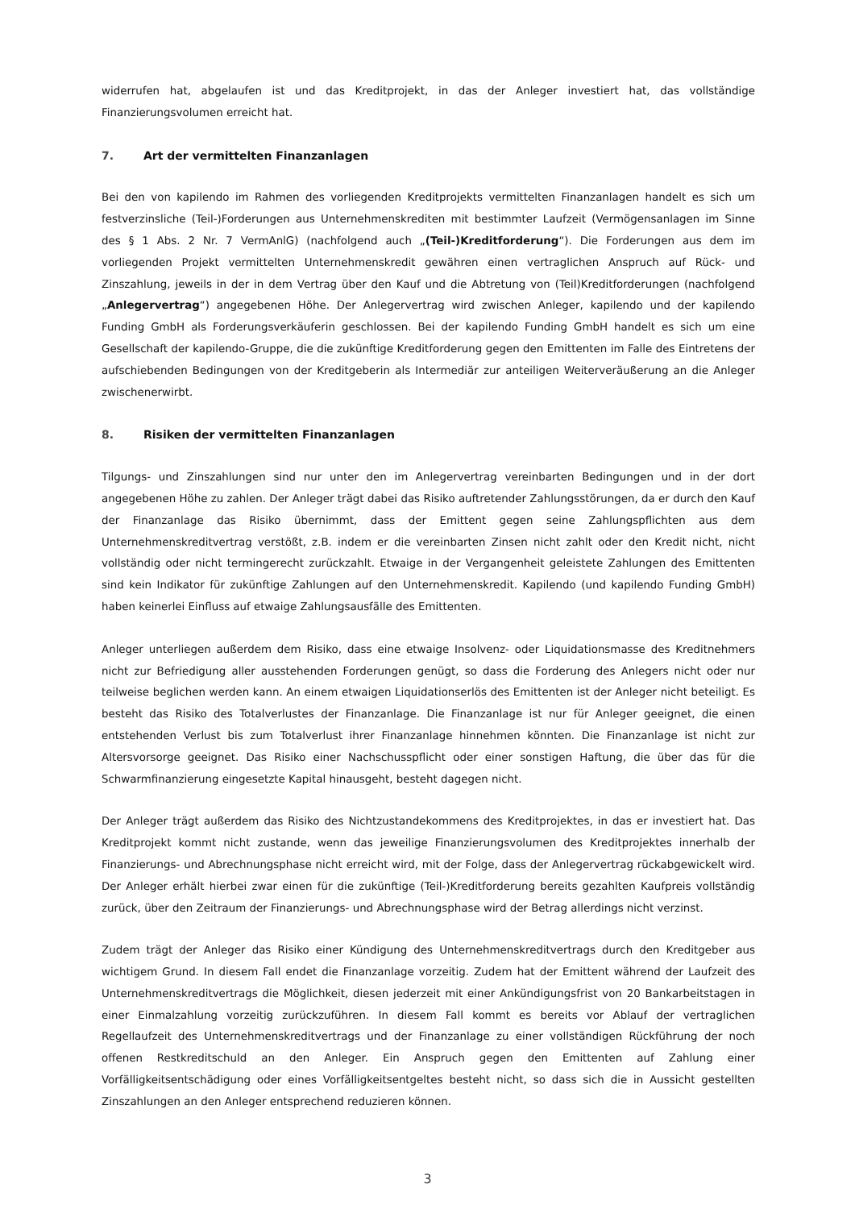widerrufen hat, abgelaufen ist und das Kreditprojekt, in das der Anleger investiert hat, das vollständige Finanzierungsvolumen erreicht hat.
7. Art der vermittelten Finanzanlagen
Bei den von kapilendo im Rahmen des vorliegenden Kreditprojekts vermittelten Finanzanlagen handelt es sich um festverzinsliche (Teil-)Forderungen aus Unternehmenskrediten mit bestimmter Laufzeit (Vermögensanlagen im Sinne des § 1 Abs. 2 Nr. 7 VermAnlG) (nachfolgend auch „(Teil-)Kreditforderung“). Die Forderungen aus dem im vorliegenden Projekt vermittelten Unternehmenskredit gewähren einen vertraglichen Anspruch auf Rück- und Zinszahlung, jeweils in der in dem Vertrag über den Kauf und die Abtretung von (Teil)Kreditforderungen (nachfolgend „Anlegervertrag“) angegebenen Höhe. Der Anlegervertrag wird zwischen Anleger, kapilendo und der kapilendo Funding GmbH als Forderungsverkäuferin geschlossen. Bei der kapilendo Funding GmbH handelt es sich um eine Gesellschaft der kapilendo-Gruppe, die die zukünftige Kreditforderung gegen den Emittenten im Falle des Eintretens der aufschiebenden Bedingungen von der Kreditgeberin als Intermediär zur anteiligen Weiterveräußerung an die Anleger zwischenerwirbt.
8. Risiken der vermittelten Finanzanlagen
Tilgungs- und Zinszahlungen sind nur unter den im Anlegervertrag vereinbarten Bedingungen und in der dort angegebenen Höhe zu zahlen. Der Anleger trägt dabei das Risiko auftretender Zahlungsstörungen, da er durch den Kauf der Finanzanlage das Risiko übernimmt, dass der Emittent gegen seine Zahlungspflichten aus dem Unternehmenskreditvertrag verstößt, z.B. indem er die vereinbarten Zinsen nicht zahlt oder den Kredit nicht, nicht vollständig oder nicht termingerecht zurückzahlt. Etwaige in der Vergangenheit geleistete Zahlungen des Emittenten sind kein Indikator für zukünftige Zahlungen auf den Unternehmenskredit. Kapilendo (und kapilendo Funding GmbH) haben keinerlei Einfluss auf etwaige Zahlungsausfälle des Emittenten.
Anleger unterliegen außerdem dem Risiko, dass eine etwaige Insolvenz- oder Liquidationsmasse des Kreditnehmers nicht zur Befriedigung aller ausstehenden Forderungen genügt, so dass die Forderung des Anlegers nicht oder nur teilweise beglichen werden kann. An einem etwaigen Liquidationserlös des Emittenten ist der Anleger nicht beteiligt. Es besteht das Risiko des Totalverlustes der Finanzanlage. Die Finanzanlage ist nur für Anleger geeignet, die einen entstehenden Verlust bis zum Totalverlust ihrer Finanzanlage hinnehmen könnten. Die Finanzanlage ist nicht zur Altersvorsorge geeignet. Das Risiko einer Nachschusspflicht oder einer sonstigen Haftung, die über das für die Schwarmfinanzierung eingesetzte Kapital hinausgeht, besteht dagegen nicht.
Der Anleger trägt außerdem das Risiko des Nichtzustandekommens des Kreditprojektes, in das er investiert hat. Das Kreditprojekt kommt nicht zustande, wenn das jeweilige Finanzierungsvolumen des Kreditprojektes innerhalb der Finanzierungs- und Abrechnungsphase nicht erreicht wird, mit der Folge, dass der Anlegervertrag rückabgewickelt wird. Der Anleger erhält hierbei zwar einen für die zukünftige (Teil-)Kreditforderung bereits gezahlten Kaufpreis vollständig zurück, über den Zeitraum der Finanzierungs- und Abrechnungsphase wird der Betrag allerdings nicht verzinst.
Zudem trägt der Anleger das Risiko einer Kündigung des Unternehmenskreditvertrags durch den Kreditgeber aus wichtigem Grund. In diesem Fall endet die Finanzanlage vorzeitig. Zudem hat der Emittent während der Laufzeit des Unternehmenskreditvertrags die Möglichkeit, diesen jederzeit mit einer Ankündigungsfrist von 20 Bankarbeitstagen in einer Einmalzahlung vorzeitig zurückzuführen. In diesem Fall kommt es bereits vor Ablauf der vertraglichen Regellaufzeit des Unternehmenskreditvertrags und der Finanzanlage zu einer vollständigen Rückführung der noch offenen Restkreditschuld an den Anleger. Ein Anspruch gegen den Emittenten auf Zahlung einer Vorfälligkeitsentschädigung oder eines Vorfälligkeitsentgeltes besteht nicht, so dass sich die in Aussicht gestellten Zinszahlungen an den Anleger entsprechend reduzieren können.
3